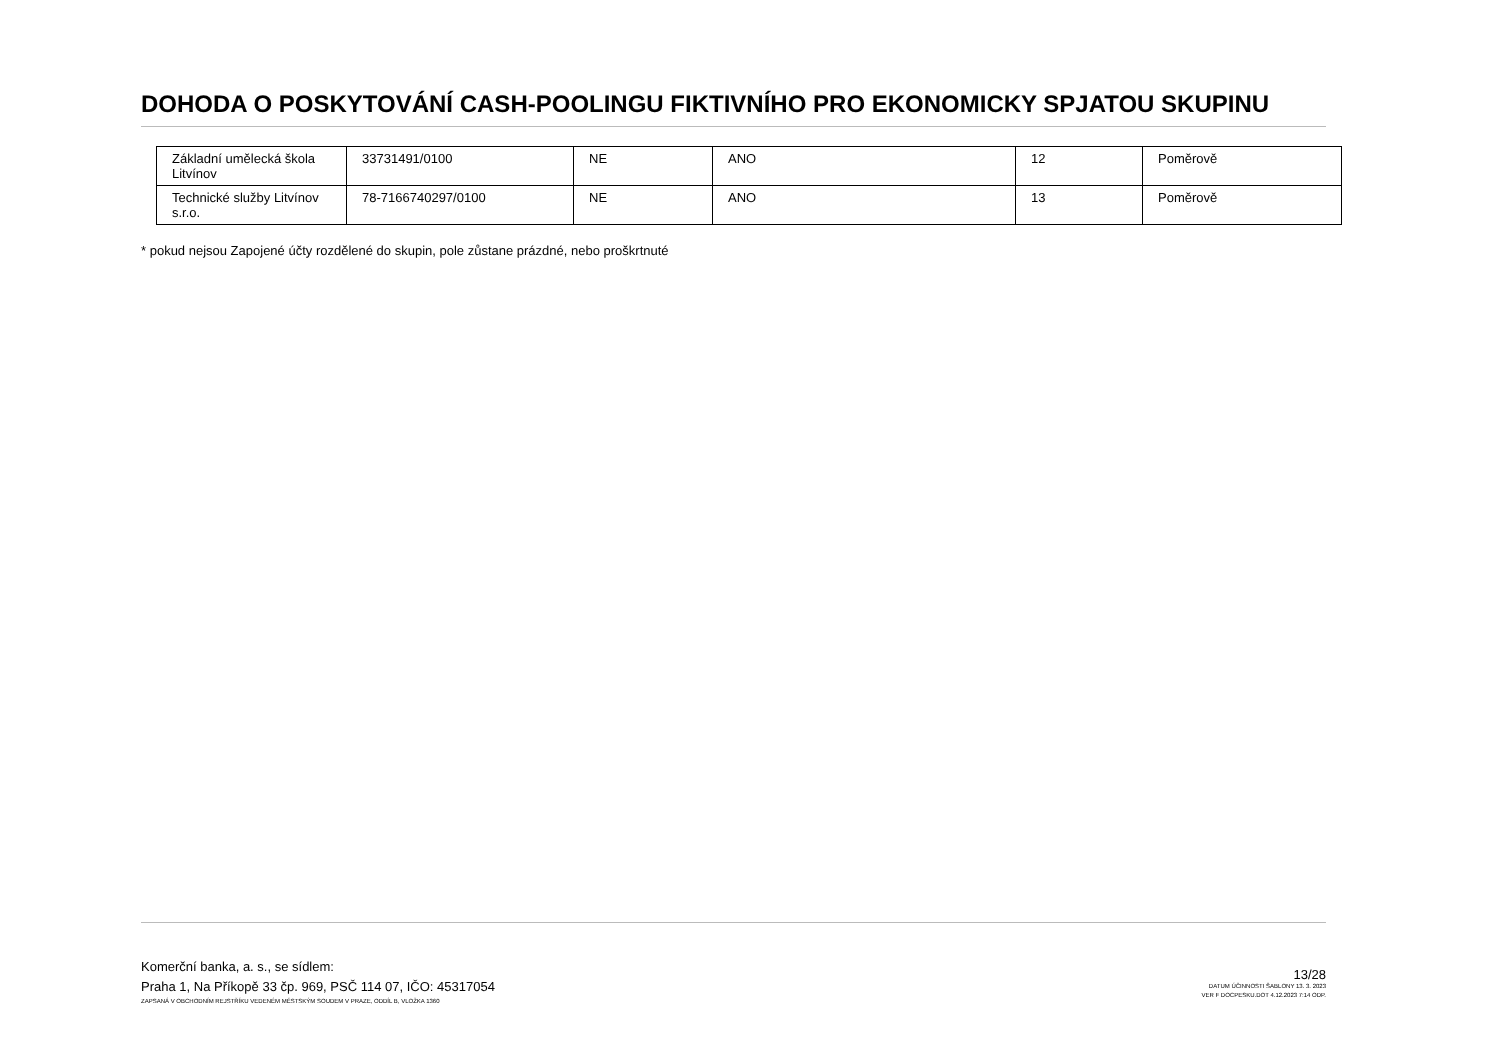DOHODA O POSKYTOVÁNÍ CASH-POOLINGU FIKTIVNÍHO PRO EKONOMICKY SPJATOU SKUPINU
| Základní umělecká škola Litvínov | 33731491/0100 | NE | ANO | 12 | Poměrově |
| Technické služby Litvínov s.r.o. | 78-7166740297/0100 | NE | ANO | 13 | Poměrově |
* pokud nejsou Zapojené účty rozdělené do skupin, pole zůstane prázdné, nebo proškrtnuté
Komerční banka, a. s., se sídlem:
Praha 1, Na Příkopě 33 čp. 969, PSČ 114 07, IČO: 45317054
ZAPSANÁ V OBCHODNÍM REJSTŘÍKU VEDENÉM MĚSTSKÝM SOUDEM V PRAZE, ODDÍL B, VLOŽKA 1360
13/28
DATUM ÚČINNOSTI ŠABLONY 13. 3. 2023
VER F DOCPESKU.DOT 4.12.2023 7:14 ODP.